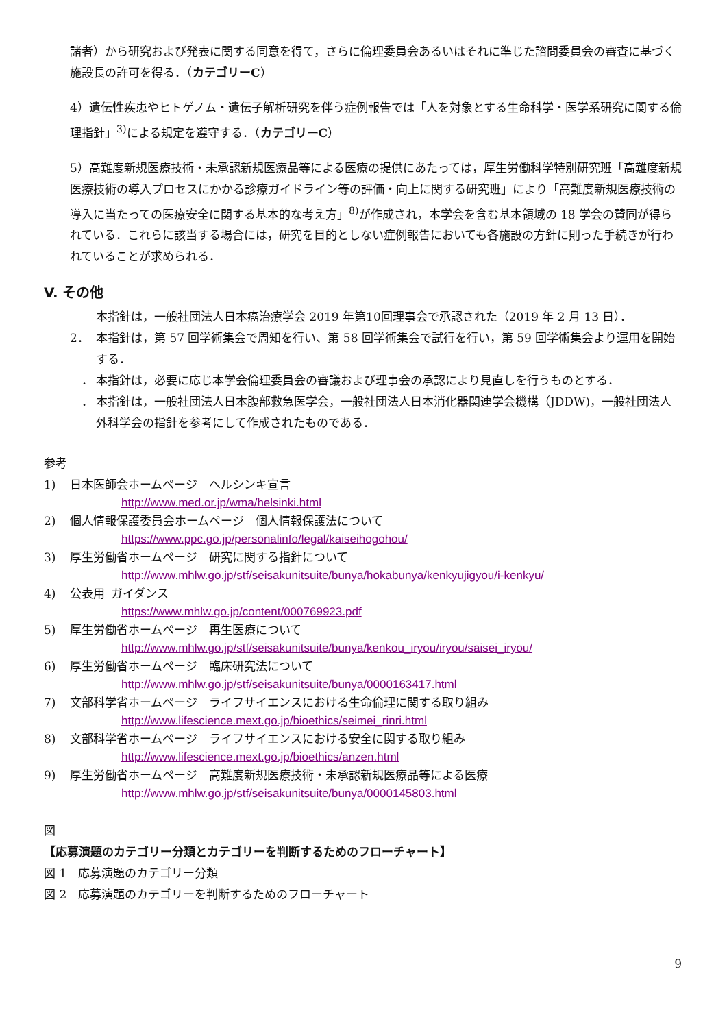諸者）から研究および発表に関する同意を得て，さらに倫理委員会あるいはそれに準じた諮問委員会の審査に基づく施設長の許可を得る．（カテゴリーC）
4）遺伝性疾患やヒトゲノム・遺伝子解析研究を伴う症例報告では「人を対象とする生命科学・医学系研究に関する倫理指針」<sup>3)</sup>による規定を遵守する．（カテゴリーC）
5）高難度新規医療技術・未承認新規医療品等による医療の提供にあたっては，厚生労働科学特別研究班「高難度新規医療技術の導入プロセスにかかる診療ガイドライン等の評価・向上に関する研究班」により「高難度新規医療技術の導入に当たっての医療安全に関する基本的な考え方」<sup>8)</sup>が作成され，本学会を含む基本領域の 18 学会の賛同が得られている．これらに該当する場合には，研究を目的としない症例報告においても各施設の方針に則った手続きが行われていることが求められる．
V. その他
本指針は，一般社団法人日本癌治療学会 2019 年第10回理事会で承認された（2019 年 2 月 13 日）．
2． 本指針は，第 57 回学術集会で周知を行い、第 58 回学術集会で試行を行い，第 59 回学術集会より運用を開始する．
　． 本指針は，必要に応じ本学会倫理委員会の審議および理事会の承認により見直しを行うものとする．
　． 本指針は，一般社団法人日本腹部救急医学会，一般社団法人日本消化器関連学会機構（JDDW)，一般社団法人外科学会の指針を参考にして作成されたものである．
参考
1) 日本医師会ホームページ　ヘルシンキ宣言
http://www.med.or.jp/wma/helsinki.html
2) 個人情報保護委員会ホームページ　個人情報保護法について
https://www.ppc.go.jp/personalinfo/legal/kaiseihogohou/
3) 厚生労働省ホームページ　研究に関する指針について
http://www.mhlw.go.jp/stf/seisakunitsuite/bunya/hokabunya/kenkyujigyou/i-kenkyu/
4) 公表用_ガイダンス
https://www.mhlw.go.jp/content/000769923.pdf
5) 厚生労働省ホームページ　再生医療について
http://www.mhlw.go.jp/stf/seisakunitsuite/bunya/kenkou_iryou/iryou/saisei_iryou/
6) 厚生労働省ホームページ　臨床研究法について
http://www.mhlw.go.jp/stf/seisakunitsuite/bunya/0000163417.html
7) 文部科学省ホームページ　ライフサイエンスにおける生命倫理に関する取り組み
http://www.lifescience.mext.go.jp/bioethics/seimei_rinri.html
8) 文部科学省ホームページ　ライフサイエンスにおける安全に関する取り組み
http://www.lifescience.mext.go.jp/bioethics/anzen.html
9) 厚生労働省ホームページ　高難度新規医療技術・未承認新規医療品等による医療
http://www.mhlw.go.jp/stf/seisakunitsuite/bunya/0000145803.html
図
【応募演題のカテゴリー分類とカテゴリーを判断するためのフローチャート】
図 1　応募演題のカテゴリー分類
図 2　応募演題のカテゴリーを判断するためのフローチャート
9